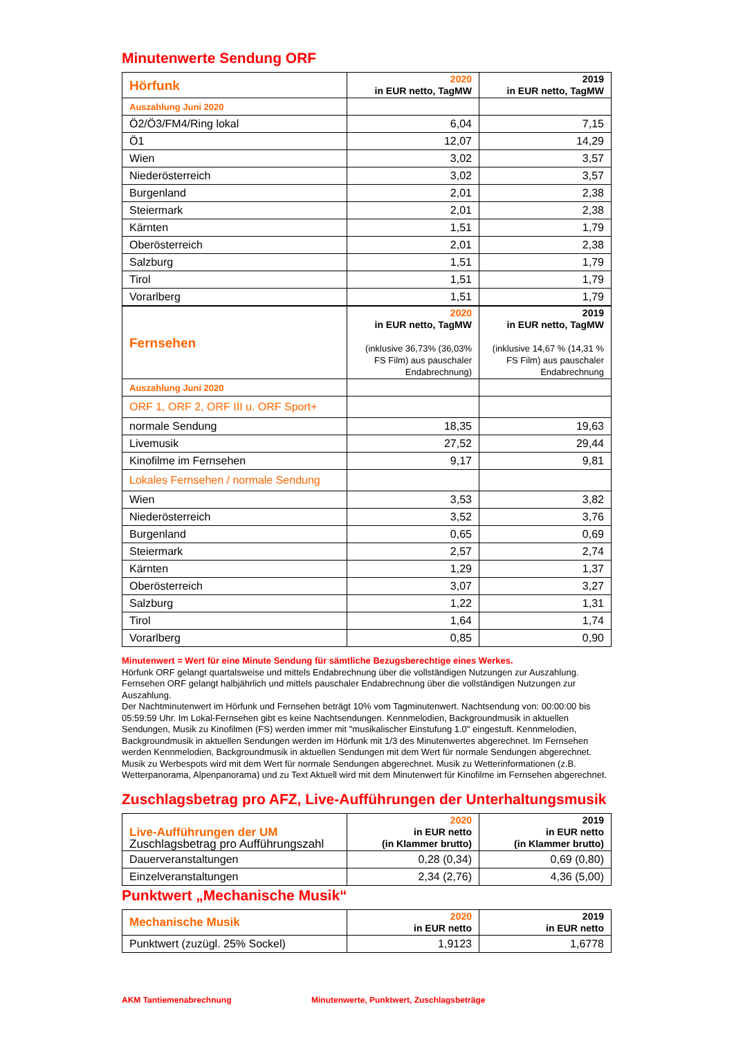Minutenwerte Sendung ORF
| Hörfunk | 2020 in EUR netto, TagMW | 2019 in EUR netto, TagMW |
| --- | --- | --- |
| Auszahlung Juni 2020 | | |
| Ö2/Ö3/FM4/Ring lokal | 6,04 | 7,15 |
| Ö1 | 12,07 | 14,29 |
| Wien | 3,02 | 3,57 |
| Niederösterreich | 3,02 | 3,57 |
| Burgenland | 2,01 | 2,38 |
| Steiermark | 2,01 | 2,38 |
| Kärnten | 1,51 | 1,79 |
| Oberösterreich | 2,01 | 2,38 |
| Salzburg | 1,51 | 1,79 |
| Tirol | 1,51 | 1,79 |
| Vorarlberg | 1,51 | 1,79 |
| Fernsehen | 2020 in EUR netto, TagMW (inklusive 36,73% (36,03% FS Film) aus pauschaler Endabrechnung) | 2019 in EUR netto, TagMW (inklusive 14,67 % (14,31 % FS Film) aus pauschaler Endabrechnung |
| Auszahlung Juni 2020 | | |
| ORF 1, ORF 2, ORF III u. ORF Sport+ | | |
| normale Sendung | 18,35 | 19,63 |
| Livemusik | 27,52 | 29,44 |
| Kinofilme im Fernsehen | 9,17 | 9,81 |
| Lokales Fernsehen / normale Sendung | | |
| Wien | 3,53 | 3,82 |
| Niederösterreich | 3,52 | 3,76 |
| Burgenland | 0,65 | 0,69 |
| Steiermark | 2,57 | 2,74 |
| Kärnten | 1,29 | 1,37 |
| Oberösterreich | 3,07 | 3,27 |
| Salzburg | 1,22 | 1,31 |
| Tirol | 1,64 | 1,74 |
| Vorarlberg | 0,85 | 0,90 |
Minutenwert = Wert für eine Minute Sendung für sämtliche Bezugsberechtige eines Werkes.
Hörfunk ORF gelangt quartalsweise und mittels Endabrechnung über die vollständigen Nutzungen zur Auszahlung.
Fernsehen ORF gelangt halbjährlich und mittels pauschaler Endabrechnung über die vollständigen Nutzungen zur Auszahlung.
Der Nachtminutenwert im Hörfunk und Fernsehen beträgt 10% vom Tagminutenwert. Nachtsendung von: 00:00:00 bis 05:59:59 Uhr. Im Lokal-Fernsehen gibt es keine Nachtsendungen. Kennmelodien, Backgroundmusik in aktuellen Sendungen, Musik zu Kinofilmen (FS) werden immer mit "musikalischer Einstufung 1.0" eingestuft. Kennmelodien, Backgroundmusik in aktuellen Sendungen werden im Hörfunk mit 1/3 des Minutenwertes abgerechnet. Im Fernsehen werden Kennmelodien, Backgroundmusik in aktuellen Sendungen mit dem Wert für normale Sendungen abgerechnet. Musik zu Werbespots wird mit dem Wert für normale Sendungen abgerechnet. Musik zu Wetterinformationen (z.B. Wetterpanorama, Alpenpanorama) und zu Text Aktuell wird mit dem Minutenwert für Kinofilme im Fernsehen abgerechnet.
Zuschlagsbetrag pro AFZ, Live-Aufführungen der Unterhaltungsmusik
| Live-Aufführungen der UM Zuschlagsbetrag pro Aufführungszahl | 2020 in EUR netto (in Klammer brutto) | 2019 in EUR netto (in Klammer brutto) |
| --- | --- | --- |
| Dauerveranstaltungen | 0,28 (0,34) | 0,69 (0,80) |
| Einzelveranstaltungen | 2,34 (2,76) | 4,36 (5,00) |
Punktwert „Mechanische Musik“
| Mechanische Musik | 2020 in EUR netto | 2019 in EUR netto |
| --- | --- | --- |
| Punktwert (zuzügl. 25% Sockel) | 1,9123 | 1,6778 |
AKM Tantiemenabrechnung
Minutenwerte, Punktwert, Zuschlagsbeträge